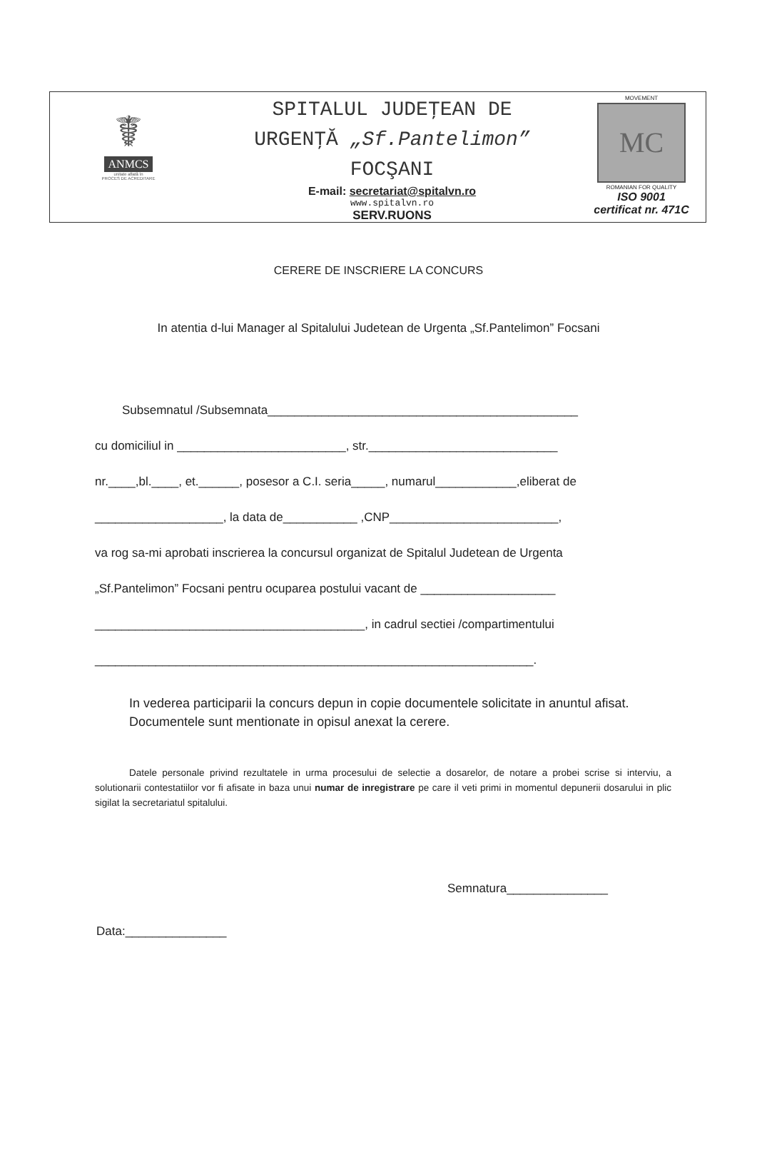☤
ANMCS
unitate aflată în
PROCES DE ACREDITARE
SPITALUL JUDEŢEAN DE
URGENŢĂ „Sf.Pantelimon”
FOCŞANI
E-mail: secretariat@spitalvn.ro
www.spitalvn.ro
SERV.RUONS
MOVEMENT
MC
ROMANIAN FOR QUALITY
ISO 9001
certificat nr. 471C
CERERE DE INSCRIERE LA CONCURS
In atentia d-lui Manager al Spitalului Judetean de Urgenta „Sf.Pantelimon” Focsani
Subsemnatul /Subsemnata______________________________________________
cu domiciliul in _________________________, str.____________________________
nr.____,bl.____, et.______, posesor a C.I. seria_____, numarul____________,eliberat de
___________________, la data de___________ ,CNP_________________________,
va rog sa-mi aprobati inscrierea la concursul organizat de Spitalul Judetean de Urgenta
„Sf.Pantelimon” Focsani pentru ocuparea postului vacant de ____________________
________________________________________, in cadrul sectiei /compartimentului
_________________________________________________________________.
In vederea participarii la concurs depun in copie documentele solicitate in anuntul afisat.
Documentele sunt mentionate in opisul anexat la cerere.
Datele personale privind rezultatele in urma procesului de selectie a dosarelor, de notare a probei scrise si interviu, a solutionarii contestatiilor vor fi afisate in baza unui numar de inregistrare pe care il veti primi in momentul depunerii dosarului in plic sigilat la secretariatul spitalului.
Semnatura_______________
Data:_______________